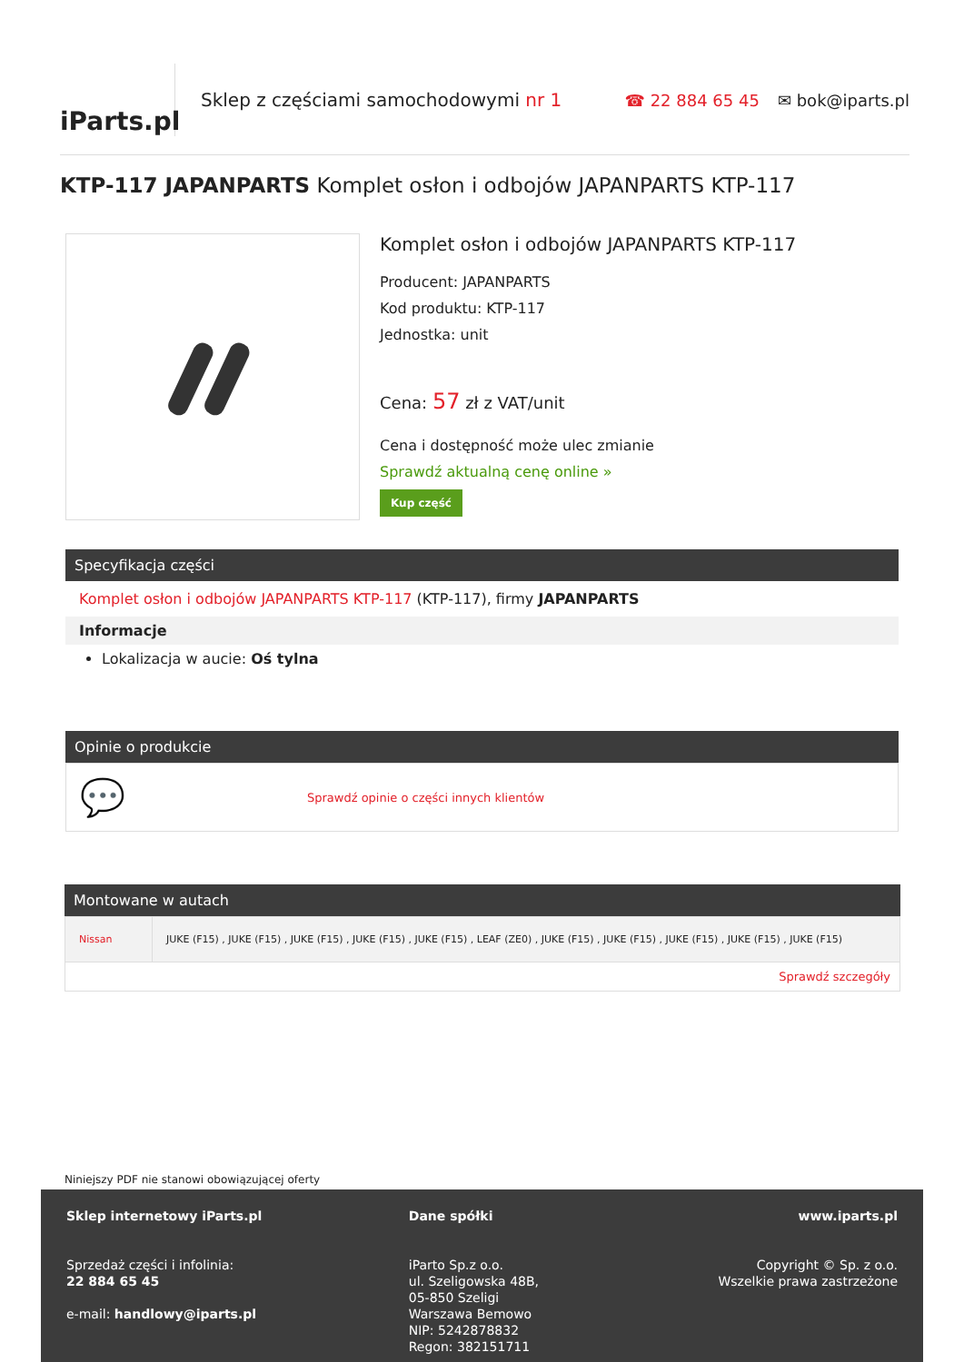iParts.pl
Sklep z częściami samochodowymi nr 1
☎ 22 884 65 45 ✉ bok@iparts.pl
KTP-117 JAPANPARTS Komplet osłon i odbojów JAPANPARTS KTP-117
Komplet osłon i odbojów JAPANPARTS KTP-117
Producent: JAPANPARTS
Kod produktu: KTP-117
Jednostka: unit
Cena: 57 zł z VAT/unit
Cena i dostępność może ulec zmianie
Sprawdź aktualną cenę online »
Kup część
Specyfikacja części
Komplet osłon i odbojów JAPANPARTS KTP-117 (KTP-117), firmy JAPANPARTS
Informacje
Lokalizacja w aucie: Oś tylna
Opinie o produkcie
💬 Sprawdź opinie o części innych klientów
Montowane w autach
| Nissan | JUKE (F15) , JUKE (F15) , JUKE (F15) , JUKE (F15) , JUKE (F15) , LEAF (ZE0) , JUKE (F15) , JUKE (F15) , JUKE (F15) , JUKE (F15) , JUKE (F15) |
| Sprawdź szczegóły | |
Niniejszy PDF nie stanowi obowiązującej oferty
Sklep internetowy iParts.pl
Sprzedaż części i infolinia:
22 884 65 45
e-mail: handlowy@iparts.pl
Dane spółki
iParto Sp.z o.o.
ul. Szeligowska 48B,
05-850 Szeligi
Warszawa Bemowo
NIP: 5242878832
Regon: 382151711
www.iparts.pl
Copyright © Sp. z o.o.
Wszelkie prawa zastrzeżone